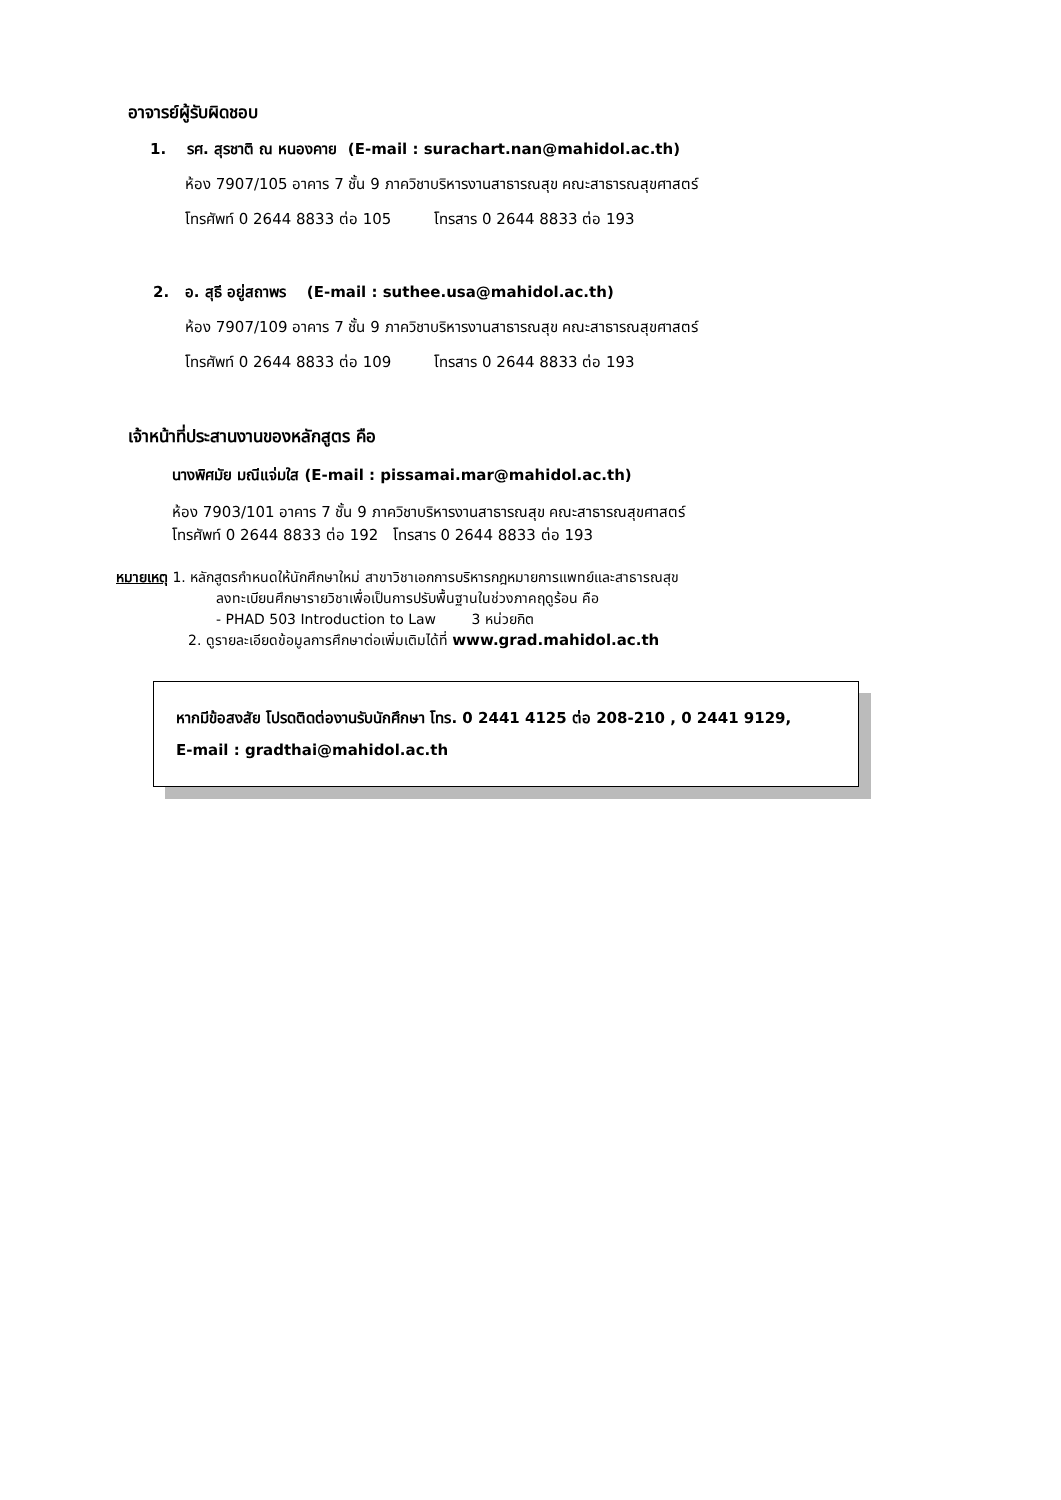อาจารย์ผู้รับผิดชอบ
1. รศ. สุรชาติ ณ หนองคาย (E-mail : surachart.nan@mahidol.ac.th)
ห้อง 7907/105 อาคาร 7 ชั้น 9 ภาควิชาบริหารงานสาธารณสุข คณะสาธารณสุขศาสตร์
โทรศัพท์ 0 2644 8833 ต่อ 105 โทรสาร 0 2644 8833 ต่อ 193
2. อ. สุธี อยู่สถาพร (E-mail : suthee.usa@mahidol.ac.th)
ห้อง 7907/109 อาคาร 7 ชั้น 9 ภาควิชาบริหารงานสาธารณสุข คณะสาธารณสุขศาสตร์
โทรศัพท์ 0 2644 8833 ต่อ 109 โทรสาร 0 2644 8833 ต่อ 193
เจ้าหน้าที่ประสานงานของหลักสูตร คือ
นางพิศมัย มณีแจ่มใส (E-mail : pissamai.mar@mahidol.ac.th)
ห้อง 7903/101 อาคาร 7 ชั้น 9 ภาควิชาบริหารงานสาธารณสุข คณะสาธารณสุขศาสตร์
โทรศัพท์ 0 2644 8833 ต่อ 192 โทรสาร 0 2644 8833 ต่อ 193
หมายเหตุ 1. หลักสูตรกำหนดให้นักศึกษาใหม่ สาขาวิชาเอกการบริหารกฎหมายการแพทย์และสาธารณสุข
ลงทะเบียนศึกษารายวิชาเพื่อเป็นการปรับพื้นฐานในช่วงภาคฤดูร้อน คือ
- PHAD 503 Introduction to Law 3 หน่วยกิต
2. ดูรายละเอียดข้อมูลการศึกษาต่อเพิ่มเติมได้ที่ www.grad.mahidol.ac.th
หากมีข้อสงสัย โปรดติดต่องานรับนักศึกษา โทร. 0 2441 4125 ต่อ 208-210 , 0 2441 9129,
E-mail : gradthai@mahidol.ac.th